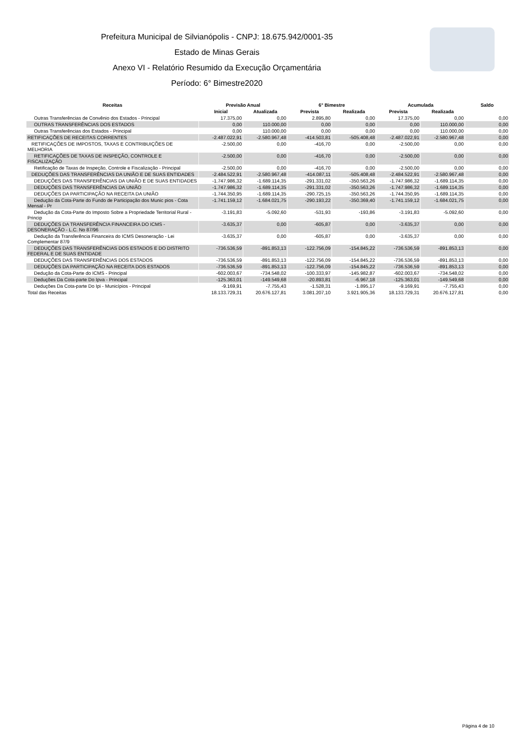Prefeitura Municipal de Silvianópolis - CNPJ: 18.675.942/0001-35
Estado de Minas Gerais
Anexo VI - Relatório Resumido da Execução Orçamentária
Período: 6° Bimestre2020
| Receitas | Previsão Anual | | 6° Bimestre | | Acumulada | | Saldo |
| --- | --- | --- | --- | --- | --- | --- | --- |
| | Inicial | Atualizada | Prevista | Realizada | Prevista | Realizada | |
| Outras Transferências de Convênio dos Estados - Principal | 17.375,00 | 0,00 | 2.895,80 | 0,00 | 17.375,00 | 0,00 | 0,00 |
| OUTRAS TRANSFERÊNCIAS DOS ESTADOS | 0,00 | 110.000,00 | 0,00 | 0,00 | 0,00 | 110.000,00 | 0,00 |
| Outras Transferências dos Estados - Principal | 0,00 | 110.000,00 | 0,00 | 0,00 | 0,00 | 110.000,00 | 0,00 |
| RETIFICAÇÕES DE RECEITAS CORRENTES | -2.487.022,91 | -2.580.967,48 | -414.503,81 | -505.408,48 | -2.487.022,91 | -2.580.967,48 | 0,00 |
| RETIFICAÇÕES DE IMPOSTOS, TAXAS E CONTRIBUIÇÕES DE MELHORIA | -2.500,00 | 0,00 | -416,70 | 0,00 | -2.500,00 | 0,00 | 0,00 |
| RETIFICAÇÕES DE TAXAS DE INSPEÇÃO, CONTROLE E FISCALIZAÇÃO | -2.500,00 | 0,00 | -416,70 | 0,00 | -2.500,00 | 0,00 | 0,00 |
| Retificação de Taxas de Inspeção, Controle e Fiscalização - Principal | -2.500,00 | 0,00 | -416,70 | 0,00 | -2.500,00 | 0,00 | 0,00 |
| DEDUÇÕES DAS TRANSFERÊNCIAS DA UNIÃO E DE SUAS ENTIDADES | -2.484.522,91 | -2.580.967,48 | -414.087,11 | -505.408,48 | -2.484.522,91 | -2.580.967,48 | 0,00 |
| DEDUÇÕES DAS TRANSFERÊNCIAS DA UNIÃO E DE SUAS ENTIDADES | -1.747.986,32 | -1.689.114,35 | -291.331,02 | -350.563,26 | -1.747.986,32 | -1.689.114,35 | 0,00 |
| DEDUÇÕES DAS TRANSFERÊNCIAS DA UNIÃO | -1.747.986,32 | -1.689.114,35 | -291.331,02 | -350.563,26 | -1.747.986,32 | -1.689.114,35 | 0,00 |
| DEDUÇÕES DA PARTICIPAÇÃO NA RECEITA DA UNIÃO | -1.744.350,95 | -1.689.114,35 | -290.725,15 | -350.563,26 | -1.744.350,95 | -1.689.114,35 | 0,00 |
| Dedução da Cota-Parte do Fundo de Participação dos Munic pios - Cota Mensal - Pr | -1.741.159,12 | -1.684.021,75 | -290.193,22 | -350.369,40 | -1.741.159,12 | -1.684.021,75 | 0,00 |
| Dedução da Cota-Parte do Imposto Sobre a Propriedade Territorial Rural - Princip | -3.191,83 | -5.092,60 | -531,93 | -193,86 | -3.191,83 | -5.092,60 | 0,00 |
| DEDUÇÕES DA TRANSFERÊNCIA FINANCEIRA DO ICMS - DESONERAÇÃO - L.C. No 87/96 | -3.635,37 | 0,00 | -605,87 | 0,00 | -3.635,37 | 0,00 | 0,00 |
| Dedução da Transferência Financeira do ICMS Desoneração - Lei Complementar 87/9 | -3.635,37 | 0,00 | -605,87 | 0,00 | -3.635,37 | 0,00 | 0,00 |
| DEDUÇÕES DAS TRANSFERÊNCIAS DOS ESTADOS E DO DISTRITO FEDERAL E DE SUAS ENTIDADE | -736.536,59 | -891.853,13 | -122.756,09 | -154.845,22 | -736.536,59 | -891.853,13 | 0,00 |
| DEDUÇÕES DAS TRANSFERÊNCIAS DOS ESTADOS | -736.536,59 | -891.853,13 | -122.756,09 | -154.845,22 | -736.536,59 | -891.853,13 | 0,00 |
| DEDUÇÕES DA PARTICIPAÇÃO NA RECEITA DOS ESTADOS | -736.536,59 | -891.853,13 | -122.756,09 | -154.845,22 | -736.536,59 | -891.853,13 | 0,00 |
| Dedução da Cota-Parte do ICMS - Principal | -602.003,67 | -734.548,02 | -100.333,97 | -145.982,87 | -602.003,67 | -734.548,02 | 0,00 |
| Deduções Da Cota-parte Do Ipva - Principal | -125.363,01 | -149.549,68 | -20.893,81 | -6.967,18 | -125.363,01 | -149.549,68 | 0,00 |
| Deduções Da Cota-parte Do Ipi - Municípios - Principal | -9.169,91 | -7.755,43 | -1.528,31 | -1.895,17 | -9.169,91 | -7.755,43 | 0,00 |
| Total das Receitas | 18.133.729,31 | 20.676.127,81 | 3.081.207,10 | 3.921.905,36 | 18.133.729,31 | 20.676.127,81 | 0,00 |
Página 4 de 10